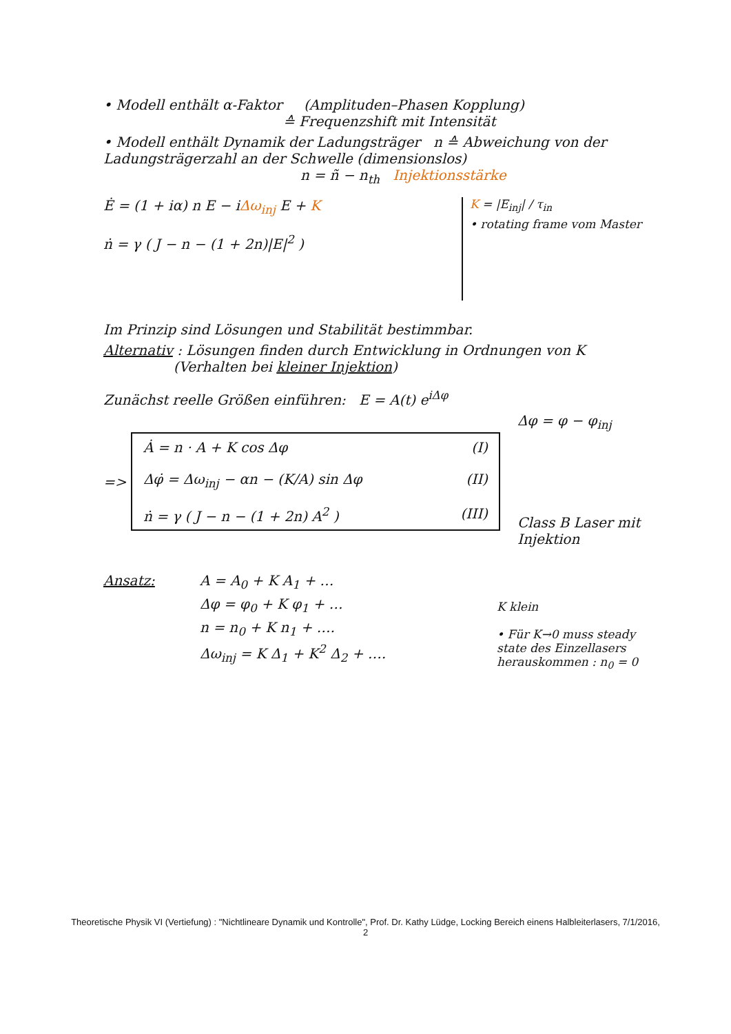• Modell enthält α-Faktor (Amplituden–Phasen Kopplung)
≙ Frequenzshift mit Intensität
• Modell enthält Dynamik der Ladungsträger n ≙ Abweichung von der Ladungsträgerzahl an der Schwelle (dimensionslos)
n = ñ − n<sub>th</sub> Injektionsstärke
Ė = (1 + iα) n E − iΔω<sub>inj</sub> E + K
ṅ = γ ( J − n − (1 + 2n)|E|<sup>2</sup> )
K = |E<sub>inj</sub>| / τ<sub>in</sub>
• rotating frame vom Master
Im Prinzip sind Lösungen und Stabilität bestimmbar.
Alternativ : Lösungen finden durch Entwicklung in Ordnungen von K
(Verhalten bei kleiner Injektion)
Zunächst reelle Größen einführen: E = A(t) e<sup>iΔφ</sup>
=>
Ȧ = n · A + K cos Δφ (I)
Δφ̇ = Δω<sub>inj</sub> − αn − (K/A) sin Δφ (II)
ṅ = γ ( J − n − (1 + 2n) A<sup>2</sup> ) (III)
Δφ = φ − φ<sub>inj</sub>
Class B Laser mit Injektion
Ansatz: A = A<sub>0</sub> + K A<sub>1</sub> + …
Δφ = φ<sub>0</sub> + K φ<sub>1</sub> + …
n = n<sub>0</sub> + K n<sub>1</sub> + ….
Δω<sub>inj</sub> = K Δ<sub>1</sub> + K<sup>2</sup> Δ<sub>2</sub> + ….
K klein
• Für K→0 muss steady state des Einzellasers herauskommen : n<sub>0</sub> = 0
Theoretische Physik VI (Vertiefung) : "Nichtlineare Dynamik und Kontrolle", Prof. Dr. Kathy Lüdge, Locking Bereich einens Halbleiterlasers, 7/1/2016, 2